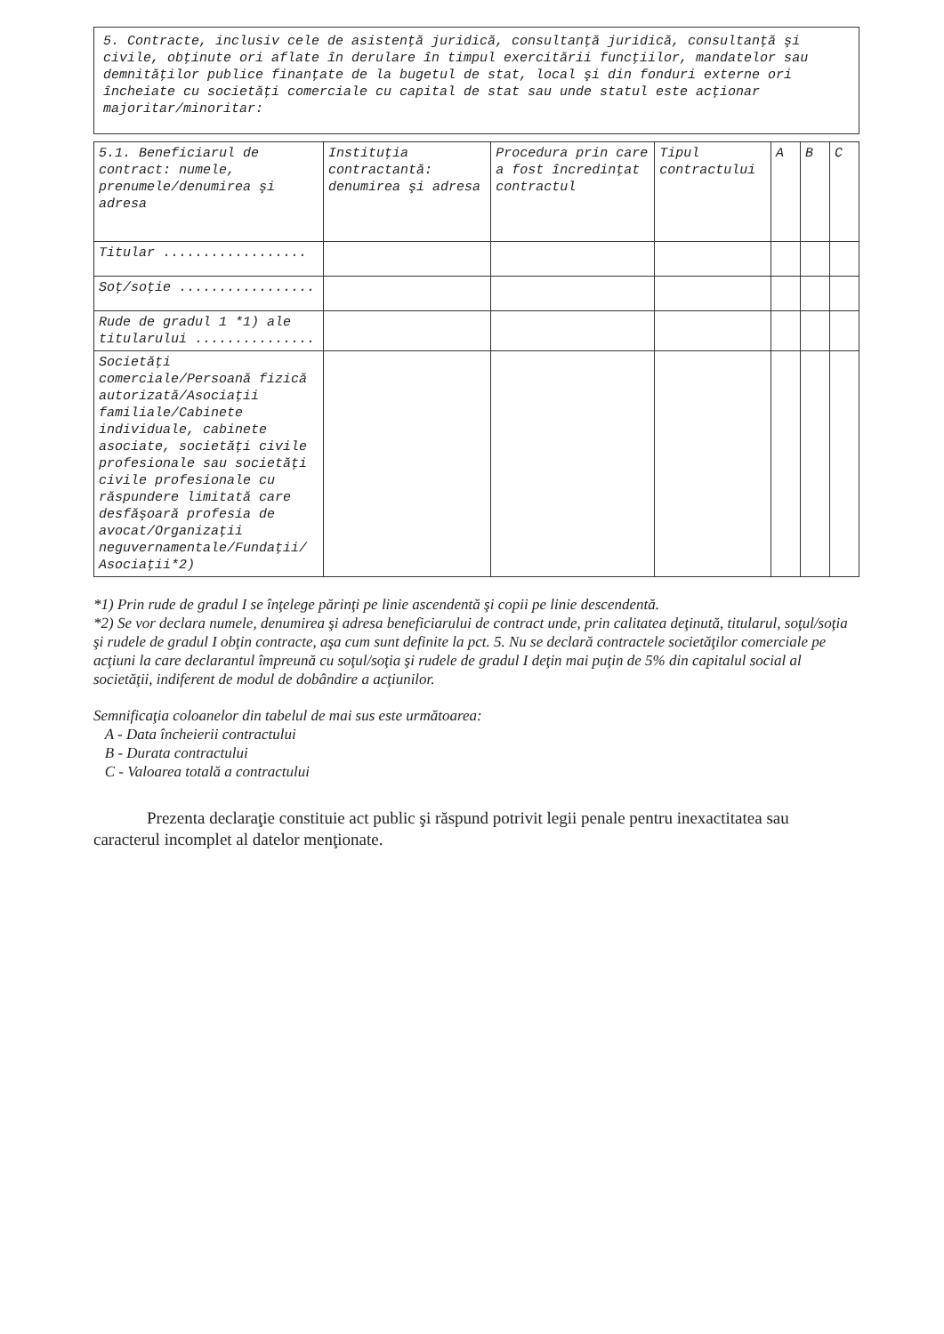5. Contracte, inclusiv cele de asistenţă juridică, consultanţă juridică, consultanţă şi civile, obţinute ori aflate în derulare în timpul exercitării funcţiilor, mandatelor sau demnităţilor publice finanţate de la bugetul de stat, local şi din fonduri externe ori încheiate cu societăţi comerciale cu capital de stat sau unde statul este acţionar majoritar/minoritar:
| 5.1. Beneficiarul de contract: numele, prenumele/denumirea şi adresa | Instituţia contractantă: denumirea şi adresa | Procedura prin care a fost încredinţat contractul | Tipul contractului | A | B | C |
| --- | --- | --- | --- | --- | --- | --- |
| Titular .................. | | | | | | |
| Soţ/soţie ................. | | | | | | |
| Rude de gradul 1 *1) ale titularului ............... | | | | | | |
| Societăţi comerciale/Persoană fizică autorizată/Asociaţii familiale/Cabinete individuale, cabinete asociate, societăţi civile profesionale sau societăţi civile profesionale cu răspundere limitată care desfăşoară profesia de avocat/Organizaţii neguvernamentale/Fundaţii/ Asociaţii*2) | | | | | | |
*1) Prin rude de gradul I se înţelege părinţi pe linie ascendentă şi copii pe linie descendentă.
*2) Se vor declara numele, denumirea şi adresa beneficiarului de contract unde, prin calitatea deţinută, titularul, soţul/soţia şi rudele de gradul I obţin contracte, aşa cum sunt definite la pct. 5. Nu se declară contractele societăţilor comerciale pe acţiuni la care declarantul împreună cu soţul/soţia şi rudele de gradul I deţin mai puţin de 5% din capitalul social al societăţii, indiferent de modul de dobândire a acţiunilor.
Semnificaţia coloanelor din tabelul de mai sus este următoarea:
A - Data încheierii contractului
B - Durata contractului
C - Valoarea totală a contractului
Prezenta declaraţie constituie act public şi răspund potrivit legii penale pentru inexactitatea sau caracterul incomplet al datelor menţionate.